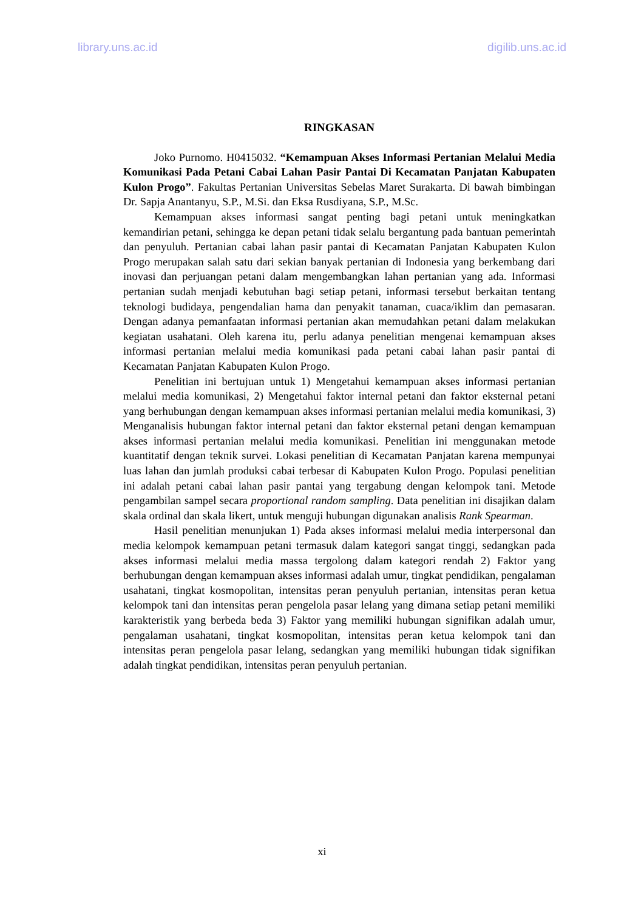library.uns.ac.id digilib.uns.ac.id
RINGKASAN
Joko Purnomo. H0415032. “Kemampuan Akses Informasi Pertanian Melalui Media Komunikasi Pada Petani Cabai Lahan Pasir Pantai Di Kecamatan Panjatan Kabupaten Kulon Progo”. Fakultas Pertanian Universitas Sebelas Maret Surakarta. Di bawah bimbingan Dr. Sapja Anantanyu, S.P., M.Si. dan Eksa Rusdiyana, S.P., M.Sc.
Kemampuan akses informasi sangat penting bagi petani untuk meningkatkan kemandirian petani, sehingga ke depan petani tidak selalu bergantung pada bantuan pemerintah dan penyuluh. Pertanian cabai lahan pasir pantai di Kecamatan Panjatan Kabupaten Kulon Progo merupakan salah satu dari sekian banyak pertanian di Indonesia yang berkembang dari inovasi dan perjuangan petani dalam mengembangkan lahan pertanian yang ada. Informasi pertanian sudah menjadi kebutuhan bagi setiap petani, informasi tersebut berkaitan tentang teknologi budidaya, pengendalian hama dan penyakit tanaman, cuaca/iklim dan pemasaran. Dengan adanya pemanfaatan informasi pertanian akan memudahkan petani dalam melakukan kegiatan usahatani. Oleh karena itu, perlu adanya penelitian mengenai kemampuan akses informasi pertanian melalui media komunikasi pada petani cabai lahan pasir pantai di Kecamatan Panjatan Kabupaten Kulon Progo.
Penelitian ini bertujuan untuk 1) Mengetahui kemampuan akses informasi pertanian melalui media komunikasi, 2) Mengetahui faktor internal petani dan faktor eksternal petani yang berhubungan dengan kemampuan akses informasi pertanian melalui media komunikasi, 3) Menganalisis hubungan faktor internal petani dan faktor eksternal petani dengan kemampuan akses informasi pertanian melalui media komunikasi. Penelitian ini menggunakan metode kuantitatif dengan teknik survei. Lokasi penelitian di Kecamatan Panjatan karena mempunyai luas lahan dan jumlah produksi cabai terbesar di Kabupaten Kulon Progo. Populasi penelitian ini adalah petani cabai lahan pasir pantai yang tergabung dengan kelompok tani. Metode pengambilan sampel secara proportional random sampling. Data penelitian ini disajikan dalam skala ordinal dan skala likert, untuk menguji hubungan digunakan analisis Rank Spearman.
Hasil penelitian menunjukan 1) Pada akses informasi melalui media interpersonal dan media kelompok kemampuan petani termasuk dalam kategori sangat tinggi, sedangkan pada akses informasi melalui media massa tergolong dalam kategori rendah 2) Faktor yang berhubungan dengan kemampuan akses informasi adalah umur, tingkat pendidikan, pengalaman usahatani, tingkat kosmopolitan, intensitas peran penyuluh pertanian, intensitas peran ketua kelompok tani dan intensitas peran pengelola pasar lelang yang dimana setiap petani memiliki karakteristik yang berbeda beda 3) Faktor yang memiliki hubungan signifikan adalah umur, pengalaman usahatani, tingkat kosmopolitan, intensitas peran ketua kelompok tani dan intensitas peran pengelola pasar lelang, sedangkan yang memiliki hubungan tidak signifikan adalah tingkat pendidikan, intensitas peran penyuluh pertanian.
xi